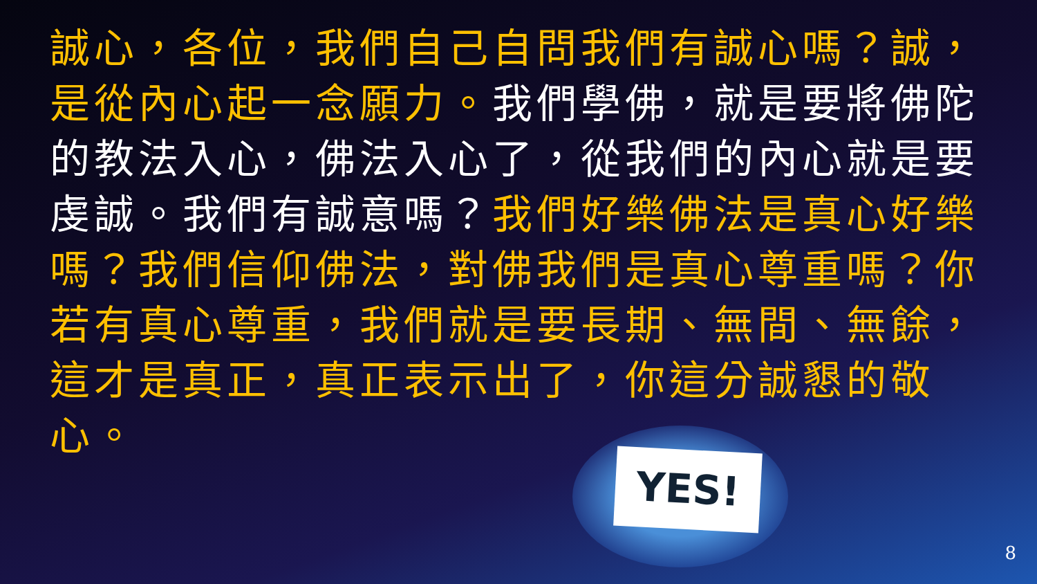誠心，各位，我們自己自問我們有誠心嗎？誠，是從內心起一念願力。我們學佛，就是要將佛陀的教法入心，佛法入心了，從我們的內心就是要虔誠。我們有誠意嗎？我們好樂佛法是真心好樂嗎？我們信仰佛法，對佛我們是真心尊重嗎？你若有真心尊重，我們就是要長期、無間、無餘，這才是真正，真正表示出了，你這分誠懇的敬心。
YES!
8